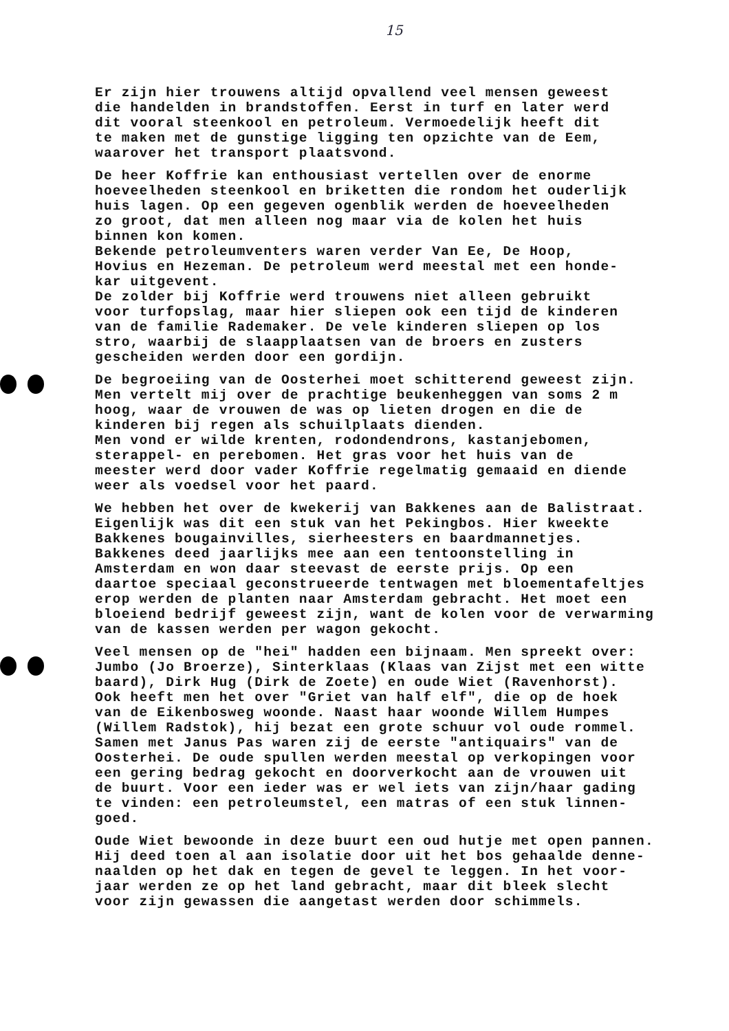15
Er zijn hier trouwens altijd opvallend veel mensen geweest die handelden in brandstoffen. Eerst in turf en later werd dit vooral steenkool en petroleum. Vermoedelijk heeft dit te maken met de gunstige ligging ten opzichte van de Eem, waarover het transport plaatsvond.
De heer Koffrie kan enthousiast vertellen over de enorme hoeveelheden steenkool en briketten die rondom het ouderlijk huis lagen. Op een gegeven ogenblik werden de hoeveelheden zo groot, dat men alleen nog maar via de kolen het huis binnen kon komen. Bekende petroleumventers waren verder Van Ee, De Hoop, Hovius en Hezeman. De petroleum werd meestal met een honde- kar uitgevent. De zolder bij Koffrie werd trouwens niet alleen gebruikt voor turfopslag, maar hier sliepen ook een tijd de kinderen van de familie Rademaker. De vele kinderen sliepen op los stro, waarbij de slaapplaatsen van de broers en zusters gescheiden werden door een gordijn.
De begroeiing van de Oosterhei moet schitterend geweest zijn. Men vertelt mij over de prachtige beukenheggen van soms 2 m hoog, waar de vrouwen de was op lieten drogen en die de kinderen bij regen als schuilplaats dienden. Men vond er wilde krenten, rodondendrons, kastanjebomen, sterappel- en perebomen. Het gras voor het huis van de meester werd door vader Koffrie regelmatig gemaaid en diende weer als voedsel voor het paard.
We hebben het over de kwekerij van Bakkenes aan de Balistraat. Eigenlijk was dit een stuk van het Pekingbos. Hier kweekte Bakkenes bougainvilles, sierheesters en baardmannetjes. Bakkenes deed jaarlijks mee aan een tentoonstelling in Amsterdam en won daar steevast de eerste prijs. Op een daartoe speciaal geconstrueerde tentwagen met bloementafeltjes erop werden de planten naar Amsterdam gebracht. Het moet een bloeiend bedrijf geweest zijn, want de kolen voor de verwarming van de kassen werden per wagon gekocht.
Veel mensen op de "hei" hadden een bijnaam. Men spreekt over: Jumbo (Jo Broerze), Sinterklaas (Klaas van Zijst met een witte baard), Dirk Hug (Dirk de Zoete) en oude Wiet (Ravenhorst). Ook heeft men het over "Griet van half elf", die op de hoek van de Eikenbosweg woonde. Naast haar woonde Willem Humpes (Willem Radstok), hij bezat een grote schuur vol oude rommel. Samen met Janus Pas waren zij de eerste "antiquairs" van de Oosterhei. De oude spullen werden meestal op verkopingen voor een gering bedrag gekocht en doorverkocht aan de vrouwen uit de buurt. Voor een ieder was er wel iets van zijn/haar gading te vinden: een petroleumstel, een matras of een stuk linnen- goed.
Oude Wiet bewoonde in deze buurt een oud hutje met open pannen. Hij deed toen al aan isolatie door uit het bos gehaalde denne- naalden op het dak en tegen de gevel te leggen. In het voor- jaar werden ze op het land gebracht, maar dit bleek slecht voor zijn gewassen die aangetast werden door schimmels.